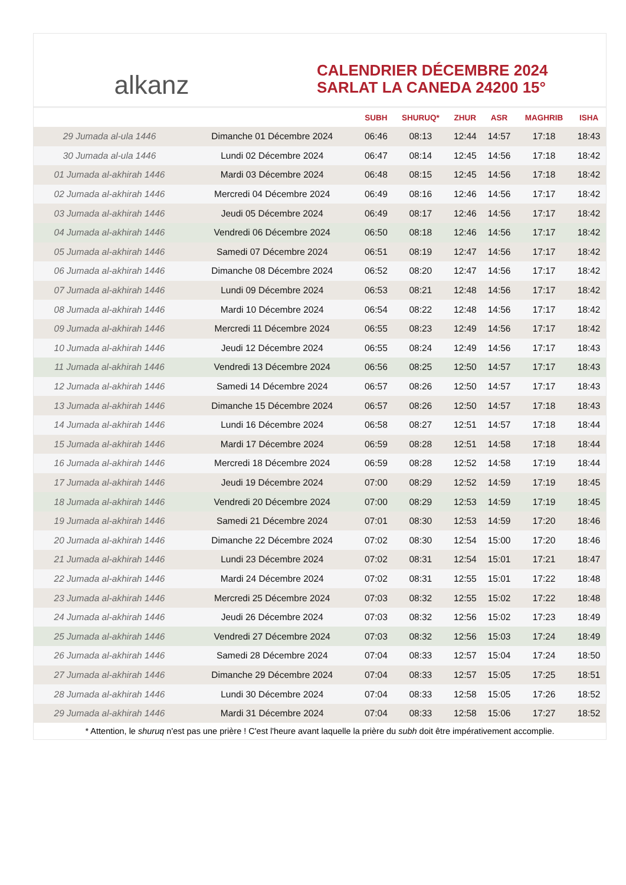alkanz
CALENDRIER DÉCEMBRE 2024
SARLAT LA CANEDA 24200 15°
| | | SUBH | SHURUQ* | ZHUR | ASR | MAGHRIB | ISHA |
| --- | --- | --- | --- | --- | --- | --- | --- |
| 29 Jumada al-ula 1446 | Dimanche 01 Décembre 2024 | 06:46 | 08:13 | 12:44 | 14:57 | 17:18 | 18:43 |
| 30 Jumada al-ula 1446 | Lundi 02 Décembre 2024 | 06:47 | 08:14 | 12:45 | 14:56 | 17:18 | 18:42 |
| 01 Jumada al-akhirah 1446 | Mardi 03 Décembre 2024 | 06:48 | 08:15 | 12:45 | 14:56 | 17:18 | 18:42 |
| 02 Jumada al-akhirah 1446 | Mercredi 04 Décembre 2024 | 06:49 | 08:16 | 12:46 | 14:56 | 17:17 | 18:42 |
| 03 Jumada al-akhirah 1446 | Jeudi 05 Décembre 2024 | 06:49 | 08:17 | 12:46 | 14:56 | 17:17 | 18:42 |
| 04 Jumada al-akhirah 1446 | Vendredi 06 Décembre 2024 | 06:50 | 08:18 | 12:46 | 14:56 | 17:17 | 18:42 |
| 05 Jumada al-akhirah 1446 | Samedi 07 Décembre 2024 | 06:51 | 08:19 | 12:47 | 14:56 | 17:17 | 18:42 |
| 06 Jumada al-akhirah 1446 | Dimanche 08 Décembre 2024 | 06:52 | 08:20 | 12:47 | 14:56 | 17:17 | 18:42 |
| 07 Jumada al-akhirah 1446 | Lundi 09 Décembre 2024 | 06:53 | 08:21 | 12:48 | 14:56 | 17:17 | 18:42 |
| 08 Jumada al-akhirah 1446 | Mardi 10 Décembre 2024 | 06:54 | 08:22 | 12:48 | 14:56 | 17:17 | 18:42 |
| 09 Jumada al-akhirah 1446 | Mercredi 11 Décembre 2024 | 06:55 | 08:23 | 12:49 | 14:56 | 17:17 | 18:42 |
| 10 Jumada al-akhirah 1446 | Jeudi 12 Décembre 2024 | 06:55 | 08:24 | 12:49 | 14:56 | 17:17 | 18:43 |
| 11 Jumada al-akhirah 1446 | Vendredi 13 Décembre 2024 | 06:56 | 08:25 | 12:50 | 14:57 | 17:17 | 18:43 |
| 12 Jumada al-akhirah 1446 | Samedi 14 Décembre 2024 | 06:57 | 08:26 | 12:50 | 14:57 | 17:17 | 18:43 |
| 13 Jumada al-akhirah 1446 | Dimanche 15 Décembre 2024 | 06:57 | 08:26 | 12:50 | 14:57 | 17:18 | 18:43 |
| 14 Jumada al-akhirah 1446 | Lundi 16 Décembre 2024 | 06:58 | 08:27 | 12:51 | 14:57 | 17:18 | 18:44 |
| 15 Jumada al-akhirah 1446 | Mardi 17 Décembre 2024 | 06:59 | 08:28 | 12:51 | 14:58 | 17:18 | 18:44 |
| 16 Jumada al-akhirah 1446 | Mercredi 18 Décembre 2024 | 06:59 | 08:28 | 12:52 | 14:58 | 17:19 | 18:44 |
| 17 Jumada al-akhirah 1446 | Jeudi 19 Décembre 2024 | 07:00 | 08:29 | 12:52 | 14:59 | 17:19 | 18:45 |
| 18 Jumada al-akhirah 1446 | Vendredi 20 Décembre 2024 | 07:00 | 08:29 | 12:53 | 14:59 | 17:19 | 18:45 |
| 19 Jumada al-akhirah 1446 | Samedi 21 Décembre 2024 | 07:01 | 08:30 | 12:53 | 14:59 | 17:20 | 18:46 |
| 20 Jumada al-akhirah 1446 | Dimanche 22 Décembre 2024 | 07:02 | 08:30 | 12:54 | 15:00 | 17:20 | 18:46 |
| 21 Jumada al-akhirah 1446 | Lundi 23 Décembre 2024 | 07:02 | 08:31 | 12:54 | 15:01 | 17:21 | 18:47 |
| 22 Jumada al-akhirah 1446 | Mardi 24 Décembre 2024 | 07:02 | 08:31 | 12:55 | 15:01 | 17:22 | 18:48 |
| 23 Jumada al-akhirah 1446 | Mercredi 25 Décembre 2024 | 07:03 | 08:32 | 12:55 | 15:02 | 17:22 | 18:48 |
| 24 Jumada al-akhirah 1446 | Jeudi 26 Décembre 2024 | 07:03 | 08:32 | 12:56 | 15:02 | 17:23 | 18:49 |
| 25 Jumada al-akhirah 1446 | Vendredi 27 Décembre 2024 | 07:03 | 08:32 | 12:56 | 15:03 | 17:24 | 18:49 |
| 26 Jumada al-akhirah 1446 | Samedi 28 Décembre 2024 | 07:04 | 08:33 | 12:57 | 15:04 | 17:24 | 18:50 |
| 27 Jumada al-akhirah 1446 | Dimanche 29 Décembre 2024 | 07:04 | 08:33 | 12:57 | 15:05 | 17:25 | 18:51 |
| 28 Jumada al-akhirah 1446 | Lundi 30 Décembre 2024 | 07:04 | 08:33 | 12:58 | 15:05 | 17:26 | 18:52 |
| 29 Jumada al-akhirah 1446 | Mardi 31 Décembre 2024 | 07:04 | 08:33 | 12:58 | 15:06 | 17:27 | 18:52 |
* Attention, le shuruq n'est pas une prière ! C'est l'heure avant laquelle la prière du subh doit être impérativement accomplie.